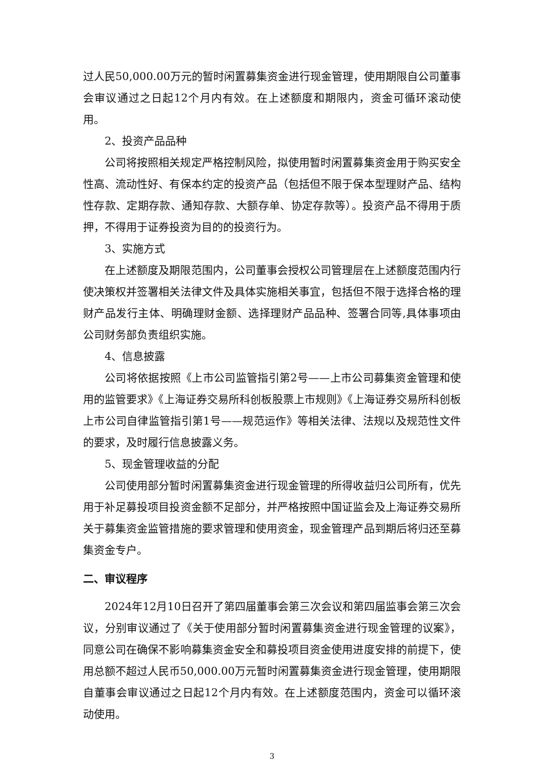过人民50,000.00万元的暂时闲置募集资金进行现金管理，使用期限自公司董事会审议通过之日起12个月内有效。在上述额度和期限内，资金可循环滚动使用。
2、投资产品品种
公司将按照相关规定严格控制风险，拟使用暂时闲置募集资金用于购买安全性高、流动性好、有保本约定的投资产品（包括但不限于保本型理财产品、结构性存款、定期存款、通知存款、大额存单、协定存款等）。投资产品不得用于质押，不得用于证券投资为目的的投资行为。
3、实施方式
在上述额度及期限范围内，公司董事会授权公司管理层在上述额度范围内行使决策权并签署相关法律文件及具体实施相关事宜，包括但不限于选择合格的理财产品发行主体、明确理财金额、选择理财产品品种、签署合同等,具体事项由公司财务部负责组织实施。
4、信息披露
公司将依据按照《上市公司监管指引第2号——上市公司募集资金管理和使用的监管要求》《上海证券交易所科创板股票上市规则》《上海证券交易所科创板上市公司自律监管指引第1号——规范运作》等相关法律、法规以及规范性文件的要求，及时履行信息披露义务。
5、现金管理收益的分配
公司使用部分暂时闲置募集资金进行现金管理的所得收益归公司所有，优先用于补足募投项目投资金额不足部分，并严格按照中国证监会及上海证券交易所关于募集资金监管措施的要求管理和使用资金，现金管理产品到期后将归还至募集资金专户。
二、审议程序
2024年12月10日召开了第四届董事会第三次会议和第四届监事会第三次会议，分别审议通过了《关于使用部分暂时闲置募集资金进行现金管理的议案》，同意公司在确保不影响募集资金安全和募投项目资金使用进度安排的前提下，使用总额不超过人民币50,000.00万元暂时闲置募集资金进行现金管理，使用期限自董事会审议通过之日起12个月内有效。在上述额度范围内，资金可以循环滚动使用。
3